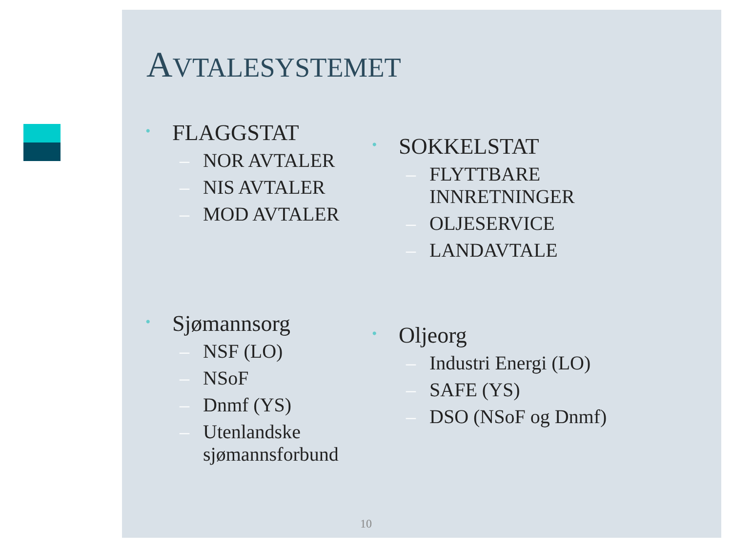AVTALESYSTEMET
• FLAGGSTAT
– NOR AVTALER
– NIS AVTALER
– MOD AVTALER
• SOKKELSTAT
– FLYTTBARE
INNRETNINGER
– OLJESERVICE
– LANDAVTALE
• Sjømannsorg
– NSF (LO)
– NSoF
– Dnmf (YS)
– Utenlandske
sjømannsforbund
• Oljeorg
– Industri Energi (LO)
– SAFE (YS)
– DSO (NSoF og Dnmf)
10